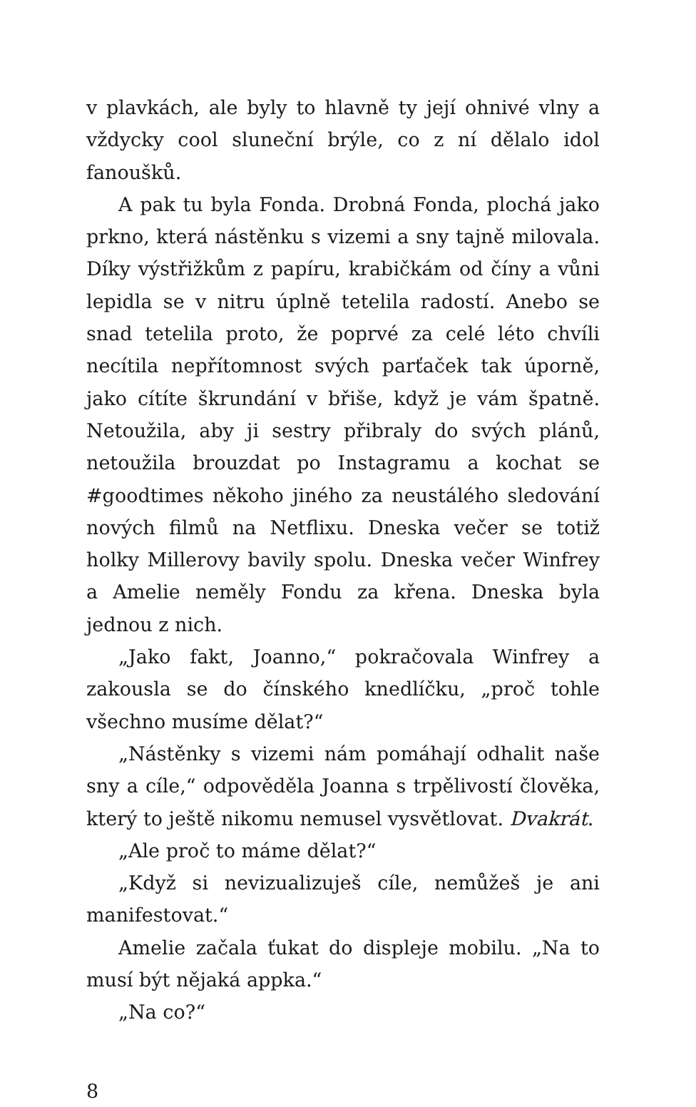v plavkách, ale byly to hlavně ty její ohnivé vlny a vždycky cool sluneční brýle, co z ní dělalo idol fanoušků.
A pak tu byla Fonda. Drobná Fonda, plochá jako prkno, která nástěnku s vizemi a sny tajně milovala. Díky výstřižkům z papíru, krabičkám od číny a vůni lepidla se v nitru úplně tetelila radostí. Anebo se snad tetelila proto, že poprvé za celé léto chvíli necítila nepřítomnost svých parťaček tak úporně, jako cítíte škrundání v břiše, když je vám špatně. Netoužila, aby ji sestry přibraly do svých plánů, netoužila brouzdat po Instagramu a kochat se #goodtimes někoho jiného za neustálého sledování nových filmů na Netflixu. Dneska večer se totiž holky Millerovy bavily spolu. Dneska večer Winfrey a Amelie neměly Fondu za křena. Dneska byla jednou z nich.
„Jako fakt, Joanno,“ pokračovala Winfrey a zakousla se do čínského knedlíčku, „proč tohle všechno musíme dělat?“
„Nástěnky s vizemi nám pomáhají odhalit naše sny a cíle,“ odpověděla Joanna s trpělivostí člověka, který to ještě nikomu nemusel vysvětlovat. Dvakrát.
„Ale proč to máme dělat?“
„Když si nevizualizuješ cíle, nemůžeš je ani manifestovat.“
Amelie začala ťukat do displeje mobilu. „Na to musí být nějaká appka.“
„Na co?“
8